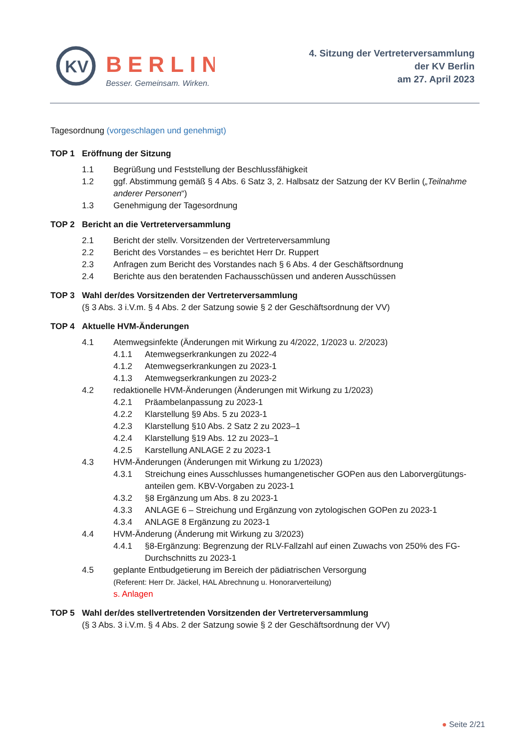KV
BERLIN
Besser. Gemeinsam. Wirken.
4. Sitzung der Vertreterversammlung
der KV Berlin
am 27. April 2023
Tagesordnung (vorgeschlagen und genehmigt)
TOP 1 Eröffnung der Sitzung
1.1 Begrüßung und Feststellung der Beschlussfähigkeit
1.2 ggf. Abstimmung gemäß § 4 Abs. 6 Satz 3, 2. Halbsatz der Satzung der KV Berlin („Teilnahme anderer Personen“)
1.3 Genehmigung der Tagesordnung
TOP 2 Bericht an die Vertreterversammlung
2.1 Bericht der stellv. Vorsitzenden der Vertreterversammlung
2.2 Bericht des Vorstandes – es berichtet Herr Dr. Ruppert
2.3 Anfragen zum Bericht des Vorstandes nach § 6 Abs. 4 der Geschäftsordnung
2.4 Berichte aus den beratenden Fachausschüssen und anderen Ausschüssen
TOP 3 Wahl der/des Vorsitzenden der Vertreterversammlung
(§ 3 Abs. 3 i.V.m. § 4 Abs. 2 der Satzung sowie § 2 der Geschäftsordnung der VV)
TOP 4 Aktuelle HVM-Änderungen
4.1 Atemwegsinfekte (Änderungen mit Wirkung zu 4/2022, 1/2023 u. 2/2023)
4.1.1 Atemwegserkrankungen zu 2022-4
4.1.2 Atemwegserkrankungen zu 2023-1
4.1.3 Atemwegserkrankungen zu 2023-2
4.2 redaktionelle HVM-Änderungen (Änderungen mit Wirkung zu 1/2023)
4.2.1 Präambelanpassung zu 2023-1
4.2.2 Klarstellung §9 Abs. 5 zu 2023-1
4.2.3 Klarstellung §10 Abs. 2 Satz 2 zu 2023–1
4.2.4 Klarstellung §19 Abs. 12 zu 2023–1
4.2.5 Karstellung ANLAGE 2 zu 2023-1
4.3 HVM-Änderungen (Änderungen mit Wirkung zu 1/2023)
4.3.1 Streichung eines Ausschlusses humangenetischer GOPen aus den Laborvergütungs-anteilen gem. KBV-Vorgaben zu 2023-1
4.3.2 §8 Ergänzung um Abs. 8 zu 2023-1
4.3.3 ANLAGE 6 – Streichung und Ergänzung von zytologischen GOPen zu 2023-1
4.3.4 ANLAGE 8 Ergänzung zu 2023-1
4.4 HVM-Änderung (Änderung mit Wirkung zu 3/2023)
4.4.1 §8-Ergänzung: Begrenzung der RLV-Fallzahl auf einen Zuwachs von 250% des FG-Durchschnitts zu 2023-1
4.5 geplante Entbudgetierung im Bereich der pädiatrischen Versorgung
(Referent: Herr Dr. Jäckel, HAL Abrechnung u. Honorarverteilung)
s. Anlagen
TOP 5 Wahl der/des stellvertretenden Vorsitzenden der Vertreterversammlung
(§ 3 Abs. 3 i.V.m. § 4 Abs. 2 der Satzung sowie § 2 der Geschäftsordnung der VV)
● Seite 2/21